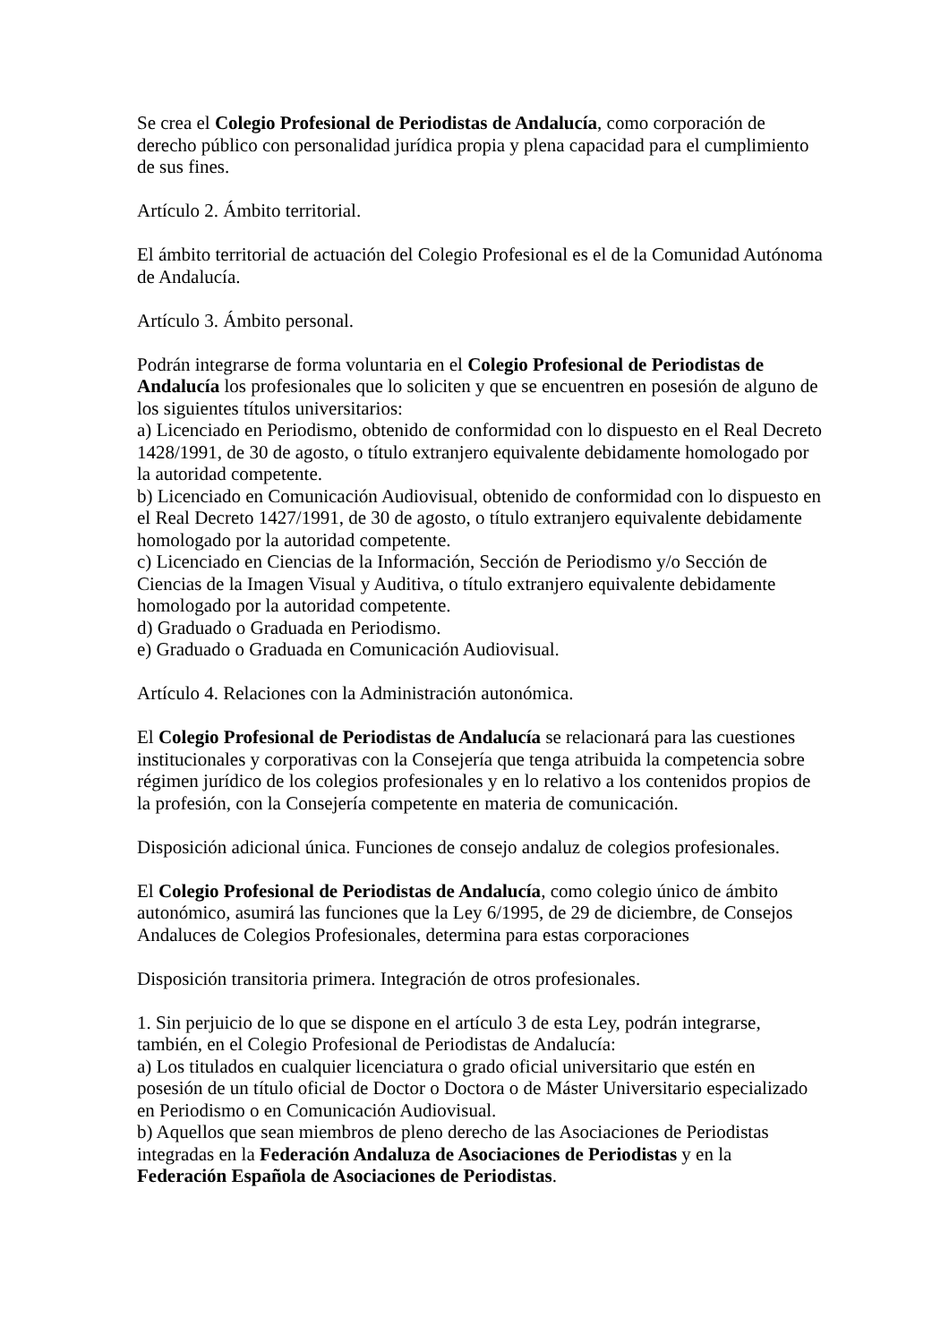Se crea el Colegio Profesional de Periodistas de Andalucía, como corporación de derecho público con personalidad jurídica propia y plena capacidad para el cumplimiento de sus fines.
Artículo 2. Ámbito territorial.
El ámbito territorial de actuación del Colegio Profesional es el de la Comunidad Autónoma de Andalucía.
Artículo 3. Ámbito personal.
Podrán integrarse de forma voluntaria en el Colegio Profesional de Periodistas de Andalucía los profesionales que lo soliciten y que se encuentren en posesión de alguno de los siguientes títulos universitarios:
a) Licenciado en Periodismo, obtenido de conformidad con lo dispuesto en el Real Decreto 1428/1991, de 30 de agosto, o título extranjero equivalente debidamente homologado por la autoridad competente.
b) Licenciado en Comunicación Audiovisual, obtenido de conformidad con lo dispuesto en el Real Decreto 1427/1991, de 30 de agosto, o título extranjero equivalente debidamente homologado por la autoridad competente.
c) Licenciado en Ciencias de la Información, Sección de Periodismo y/o Sección de Ciencias de la Imagen Visual y Auditiva, o título extranjero equivalente debidamente homologado por la autoridad competente.
d) Graduado o Graduada en Periodismo.
e) Graduado o Graduada en Comunicación Audiovisual.
Artículo 4. Relaciones con la Administración autonómica.
El Colegio Profesional de Periodistas de Andalucía se relacionará para las cuestiones institucionales y corporativas con la Consejería que tenga atribuida la competencia sobre régimen jurídico de los colegios profesionales y en lo relativo a los contenidos propios de la profesión, con la Consejería competente en materia de comunicación.
Disposición adicional única. Funciones de consejo andaluz de colegios profesionales.
El Colegio Profesional de Periodistas de Andalucía, como colegio único de ámbito autonómico, asumirá las funciones que la Ley 6/1995, de 29 de diciembre, de Consejos Andaluces de Colegios Profesionales, determina para estas corporaciones
Disposición transitoria primera. Integración de otros profesionales.
1. Sin perjuicio de lo que se dispone en el artículo 3 de esta Ley, podrán integrarse, también, en el Colegio Profesional de Periodistas de Andalucía:
a) Los titulados en cualquier licenciatura o grado oficial universitario que estén en posesión de un título oficial de Doctor o Doctora o de Máster Universitario especializado en Periodismo o en Comunicación Audiovisual.
b) Aquellos que sean miembros de pleno derecho de las Asociaciones de Periodistas integradas en la Federación Andaluza de Asociaciones de Periodistas y en la Federación Española de Asociaciones de Periodistas.